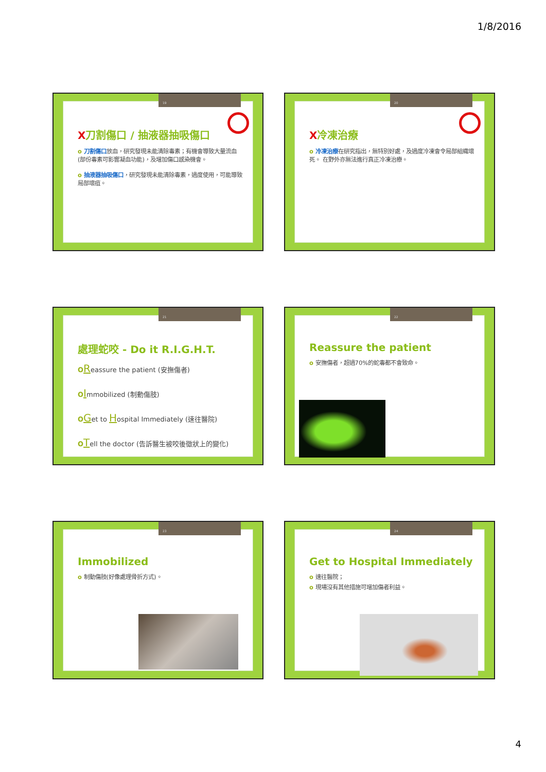1/8/2016
19
X刀割傷口 / 抽液器抽吸傷口
o 刀割傷口放血，研究發現未能清除毒素；有機會導致大量流血(部份毒素可影響凝血功能)，及增加傷口感染機會。
o 抽液器抽吸傷口，研究發現未能清除毒素，過度使用，可能導致局部壞疽。
20
X冷凍治療
o 冷凍治療在研究指出，無特別好處，及過度冷凍會令局部組織壞死。 在野外亦無法進行真正冷凍治療。
21
處理蛇咬 - Do it R.I.G.H.T.
OReassure the patient (安撫傷者)
OImmobilized (制動傷肢)
OGet to Hospital Immediately (速往醫院)
OTell the doctor (告訴醫生被咬後徵狀上的變化)
22
Reassure the patient
o 安撫傷者，超過70%的蛇毒都不會致命。
23
Immobilized
o 制動傷肢(好像處理骨折方式)。
24
Get to Hospital Immediately
o 速往醫院；
o 現場沒有其他措施可增加傷者利益。
4